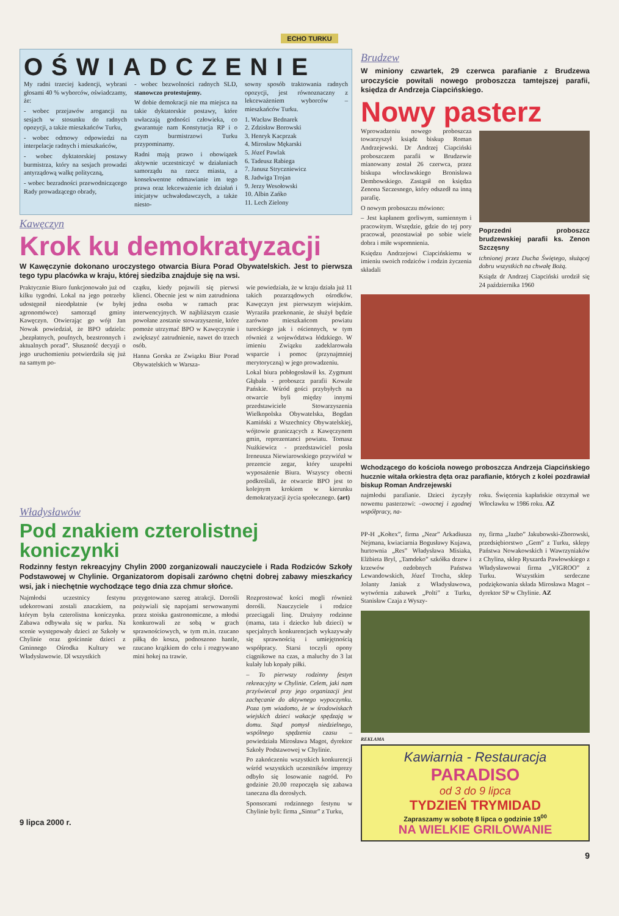ECHO TURKU
OŚWIADCZENIE
My radni trzeciej kadencji, wybrani głosami 40 % wyborców, oświadczamy, że:
- wobec przejawów arogancji na sesjach w stosunku do radnych opozycji, a także mieszkańców Turku,
- wobec odmowy odpowiedzi na interpelacje radnych i mieszkańców,
- wobec dyktatorskiej postawy burmistrza, który na sesjach prowadzi antyrządową walkę polityczną,
- wobec bezradności przewodniczącego Rady prowadzącego obrady,
- wobec bezwolności radnych SLD, stanowczo protestujemy.
W dobie demokracji nie ma miejsca na takie dyktatorskie postawy, które uwłaczają godności człowieka, co gwarantuje nam Konstytucja RP i o czym burmistrzowi Turku przypominamy.
Radni mają prawo i obowiązek aktywnie uczestniczyć w działaniach samorządu na rzecz miasta, a konsekwentne odmawianie im tego prawa oraz lekceważenie ich działań i inicjatyw uchwałodawczych, a także niesto-
sowny sposób traktowania radnych opozycji, jest równoznaczny z lekceważeniem wyborców – mieszkańców Turku.
1. Wacław Bednarek
2. Zdzisław Borowski
3. Henryk Kacprzak
4. Mirosław Mękarski
5. Józef Pawlak
6. Tadeusz Rabiega
7. Janusz Stryczniewicz
8. Jadwiga Trojan
9. Jerzy Wesołowski
10. Albin Zańko
11. Lech Zielony
Kawęczyn
Krok ku demokratyzacji
W Kawęczynie dokonano uroczystego otwarcia Biura Porad Obywatelskich. Jest to pierwsza tego typu placówka w kraju, której siedziba znajduje się na wsi.
Praktycznie Biuro funkcjonowało już od kilku tygodni. Lokal na jego potrzeby udostępnił nieodpłatnie (w byłej agronomówce) samorząd gminy Kawęczyn. Otwierając go wójt Jan Nowak powiedział, że BPO udziela: „bezpłatnych, poufnych, bezstronnych i aktualnych porad”. Słuszność decyzji o jego uruchomieniu potwierdziła się już na samym po-
czątku, kiedy pojawili się pierwsi klienci. Obecnie jest w nim zatrudniona jedna osoba w ramach prac interwencyjnych. W najbliższym czasie powołane zostanie stowarzyszenie, które pomoże utrzymać BPO w Kawęczynie i zwiększyć zatrudnienie, nawet do trzech osób.
Hanna Gorska ze Związku Biur Porad Obywatelskich w Warsza-
wie powiedziała, że w kraju działa już 11 takich pozarządowych ośrodków. Kawęczyn jest pierwszym wiejskim. Wyraziła przekonanie, że służył będzie zarówno mieszkańcom powiatu tureckiego jak i ościennych, w tym również z województwa łódzkiego. W imieniu Związku zadeklarowała wsparcie i pomoc (przynajmniej merytoryczną) w jego prowadzeniu.
Lokal biura pobłogosławił ks. Zygmunt Głąbała - proboszcz parafii Kowale Pańskie. Wśród gości przybyłych na otwarcie byli między innymi przedstawiciele Stowarzyszenia Wielkopolska Obywatelska, Bogdan Kamiński z Wszechnicy Obywatelskiej, wójtowie graniczących z Kawęczynem gmin, reprezentanci powiatu. Tomasz Nużkiewicz - przedstawiciel posła Ireneusza Niewiarowskiego przywiózł w prezencie zegar, który uzupełni wyposażenie Biura. Wszyscy obecni podkreślali, że otwarcie BPO jest to kolejnym krokiem w kierunku demokratyzacji życia społecznego. (art)
Władysławów
Pod znakiem czterolistnej koniczynki
Rodzinny festyn rekreacyjny Chylin 2000 zorganizowali nauczyciele i Rada Rodziców Szkoły Podstawowej w Chylinie. Organizatorom dopisali zarówno chętni dobrej zabawy mieszkańcy wsi, jak i niechętnie wychodzące tego dnia zza chmur słońce.
Najmłodsi uczestnicy festynu udekorowani zostali znaczkiem, na którym była czterolistna koniczynka. Zabawa odbywała się w parku. Na scenie występowały dzieci ze Szkoły w Chylinie oraz gościnnie dzieci z Gminnego Ośrodka Kultury we Władysławowie. Dl wszystkich
przygotowano szereg atrakcji. Dorośli pożywiali się napojami serwowanymi przez stoiska gastronomiczne, a młodsi konkurowali ze sobą w grach sprawnościowych, w tym m.in. rzucano piłką do kosza, podnoszono hantle, rzucano krążkiem do celu i rozgrywano mini hokej na trawie.
Rozprostować kości mogli również dorośli. Nauczyciele i rodzice przeciągali linę. Drużyny rodzinne (mama, tata i dziecko lub dzieci) w specjalnych konkurencjach wykazywały się sprawnością i umiejętnością współpracy. Starsi toczyli opony ciągnikowe na czas, a maluchy do 3 lat kulały lub kopały piłki.
– To pierwszy rodzinny festyn rekreacyjny w Chylinie. Celem, jaki nam przyświecał przy jego organizacji jest zachęcanie do aktywnego wypoczynku. Poza tym wiadomo, że w środowiskach wiejskich dzieci wakacje spędzają w domu. Stąd pomysł niedzielnego, wspólnego spędzenia czasu – powiedziała Mirosława Magot, dyrektor Szkoły Podstawowej w Chylinie.
Po zakończeniu wszystkich konkurencji wśród wszystkich uczestników imprezy odbyło się losowanie nagród. Po godzinie 20.00 rozpoczęła się zabawa taneczna dla dorosłych.
Sponsorami rodzinnego festynu w Chylinie byli: firma „Sintur” z Turku,
9 lipca 2000 r.
Brudzew
W miniony czwartek, 29 czerwca parafianie z Brudzewa uroczyście powitali nowego proboszcza tamtejszej parafii, księdza dr Andrzeja Ciapcińskiego.
Nowy pasterz
Wprowadzeniu nowego proboszcza towarzyszył ksiądz biskup Roman Andrzejewski. Dr Andrzej Ciapciński proboszczem parafii w Brudzewie mianowany został 26 czerwca, przez biskupa włocławskiego Bronisława Dembowskiego. Zastąpił on księdza Zenona Szczesnego, który odszedł na inną parafię.
O nowym proboszczu mówiono:
– Jest kapłanem gorliwym, sumiennym i pracowitym. Wszędzie, gdzie do tej pory pracował, pozostawiał po sobie wiele dobra i miłe wspomnienia.
Księdzu Andrzejowi Ciapcińskiemu w imieniu swoich rodziców i rodzin życzenia składali
Poprzedni proboszcz brudzewskiej parafii ks. Zenon Szczęsny
tchnionej przez Ducha Świętego, służącej dobru wszystkich na chwałę Bożą.
Ksiądz dr Andrzej Ciapciński urodził się 24 października 1960
Wchodzącego do kościoła nowego proboszcza Andrzeja Ciapcińskiego hucznie witała orkiestra dęta oraz parafianie, których z kolei pozdrawiał biskup Roman Andrzejewski
najmłodsi parafianie. Dzieci życzyły nowemu pasterzowi: –owocnej i zgodnej współpracy, na-
roku. Święcenia kapłańskie otrzymał we Włocławku w 1986 roku. AZ
PP-H „Kołtex”, firma „Near” Arkadiusza Nejmana, kwiaciarnia Bogusławy Kujawa, hurtownia „Res” Władysława Misiaka, Elżbieta Bryl, „Tamdeko” szkółka drzew i krzewów ozdobnych Państwa Lewandowskich, Józef Trocha, sklep Jolanty Janiak z Władysławowa, wytwórnia zabawek „Polti” z Turku, Stanisław Czaja z Wyszy-
ny, firma „Jazbo” Jakubowski-Zborowski, przedsiębiorstwo „Gem” z Turku, sklepy Państwa Nowakowskich i Wawrzyniaków z Chylina, sklep Ryszarda Pawłowskiego z Władysławowai firma „VIGROO” z Turku. Wszystkim serdeczne podziękowania składa Mirosława Magot – dyrektor SP w Chylinie. AZ
REKLAMA
Kawiarnia - Restauracja
PARADISO
od 3 do 9 lipca
TYDZIEŃ TRYMIDAD
Zapraszamy w sobotę 8 lipca o godzinie 19<sup>00</sup>
NA WIELKIE GRILOWANIE
9